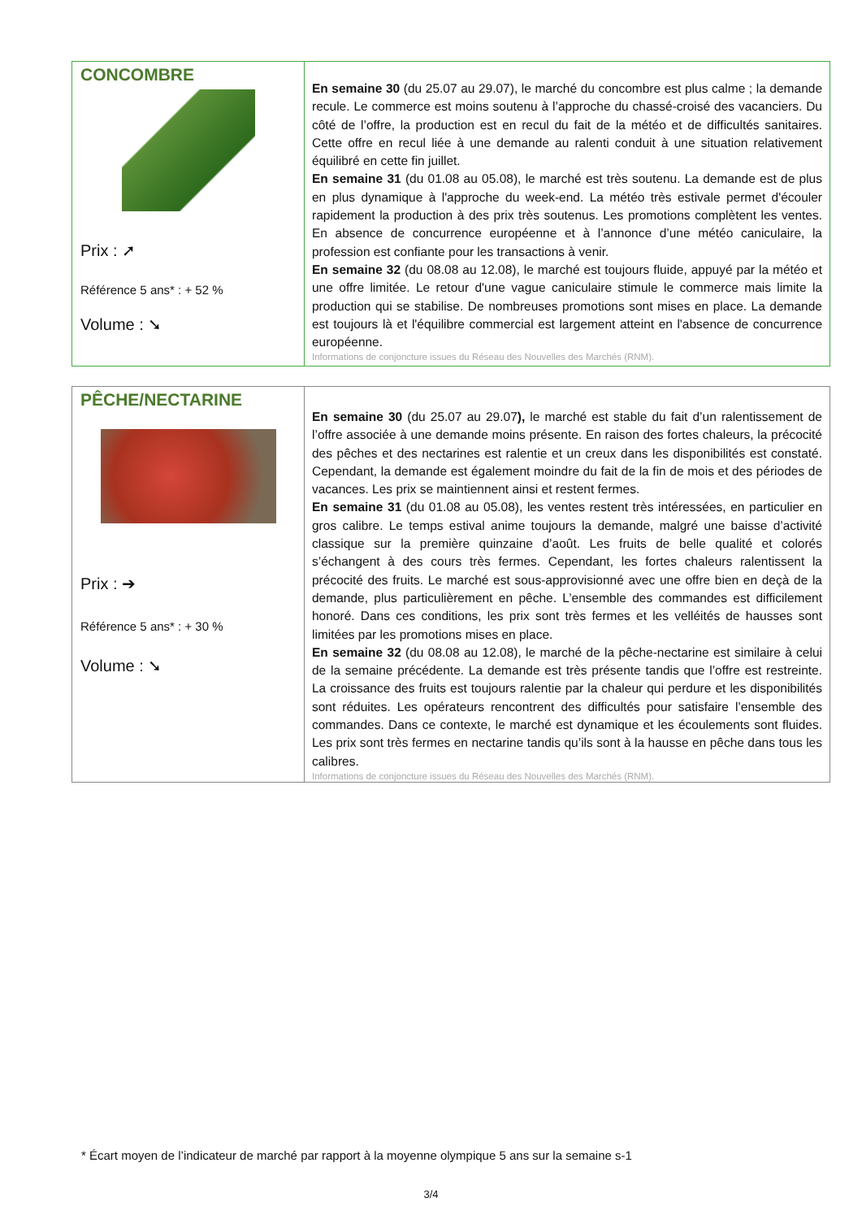| CONCOMBRE Prix : ➚ Référence 5 ans* : + 52 % Volume : ➘ | En semaine 30 (du 25.07 au 29.07), le marché du concombre est plus calme ; la demande recule. Le commerce est moins soutenu à l’approche du chassé-croisé des vacanciers. Du côté de l’offre, la production est en recul du fait de la météo et de difficultés sanitaires. Cette offre en recul liée à une demande au ralenti conduit à une situation relativement équilibré en cette fin juillet. En semaine 31 (du 01.08 au 05.08), le marché est très soutenu. La demande est de plus en plus dynamique à l'approche du week-end. La météo très estivale permet d'écouler rapidement la production à des prix très soutenus. Les promotions complètent les ventes. En absence de concurrence européenne et à l’annonce d’une météo caniculaire, la profession est confiante pour les transactions à venir. En semaine 32 (du 08.08 au 12.08), le marché est toujours fluide, appuyé par la météo et une offre limitée. Le retour d'une vague caniculaire stimule le commerce mais limite la production qui se stabilise. De nombreuses promotions sont mises en place. La demande est toujours là et l'équilibre commercial est largement atteint en l'absence de concurrence européenne. Informations de conjoncture issues du Réseau des Nouvelles des Marchés (RNM). |
| PÊCHE/NECTARINE Prix : ➔ Référence 5 ans* : + 30 % Volume : ➘ | En semaine 30 (du 25.07 au 29.07 ), le marché est stable du fait d’un ralentissement de l’offre associée à une demande moins présente. En raison des fortes chaleurs, la précocité des pêches et des nectarines est ralentie et un creux dans les disponibilités est constaté. Cependant, la demande est également moindre du fait de la fin de mois et des périodes de vacances. Les prix se maintiennent ainsi et restent fermes. En semaine 31 (du 01.08 au 05.08), les ventes restent très intéressées, en particulier en gros calibre. Le temps estival anime toujours la demande, malgré une baisse d’activité classique sur la première quinzaine d’août. Les fruits de belle qualité et colorés s’échangent à des cours très fermes. Cependant, les fortes chaleurs ralentissent la précocité des fruits. Le marché est sous-approvisionné avec une offre bien en deçà de la demande, plus particulièrement en pêche. L’ensemble des commandes est difficilement honoré. Dans ces conditions, les prix sont très fermes et les velléités de hausses sont limitées par les promotions mises en place. En semaine 32 (du 08.08 au 12.08), le marché de la pêche-nectarine est similaire à celui de la semaine précédente. La demande est très présente tandis que l’offre est restreinte. La croissance des fruits est toujours ralentie par la chaleur qui perdure et les disponibilités sont réduites. Les opérateurs rencontrent des difficultés pour satisfaire l’ensemble des commandes. Dans ce contexte, le marché est dynamique et les écoulements sont fluides. Les prix sont très fermes en nectarine tandis qu’ils sont à la hausse en pêche dans tous les calibres. Informations de conjoncture issues du Réseau des Nouvelles des Marchés (RNM). |
* Écart moyen de l’indicateur de marché par rapport à la moyenne olympique 5 ans sur la semaine s-1
3/4